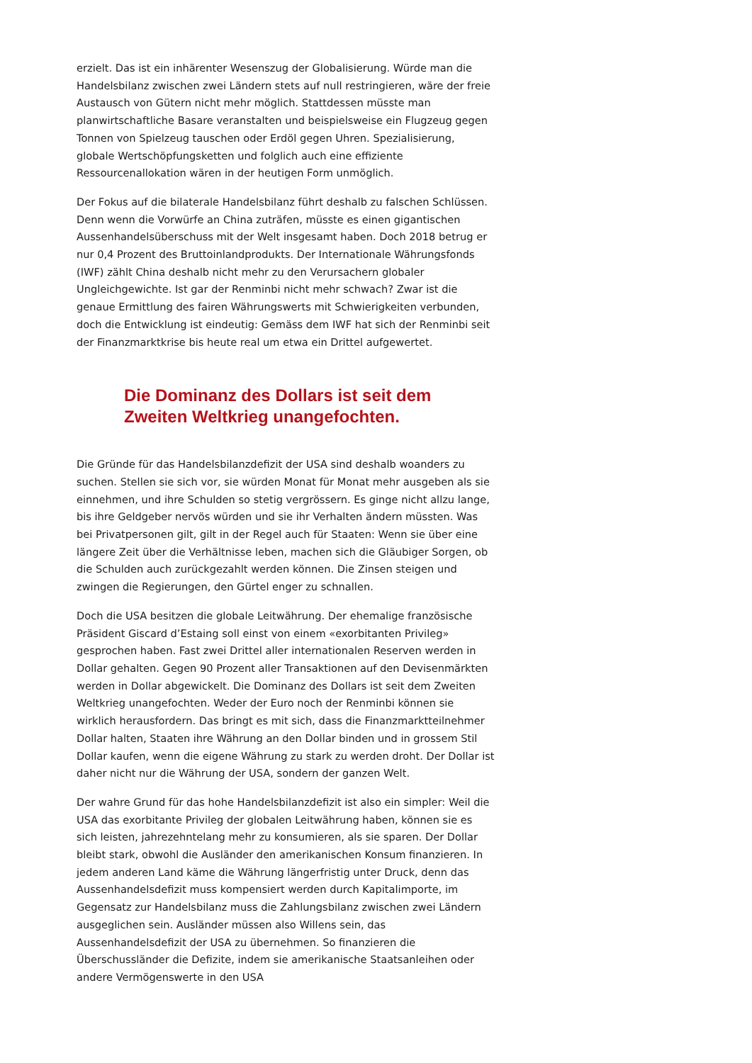erzielt. Das ist ein inhärenter Wesenszug der Globalisierung. Würde man die Handelsbilanz zwischen zwei Ländern stets auf null restringieren, wäre der freie Austausch von Gütern nicht mehr möglich. Stattdessen müsste man planwirtschaftliche Basare veranstalten und beispielsweise ein Flugzeug gegen Tonnen von Spielzeug tauschen oder Erdöl gegen Uhren. Spezialisierung, globale Wertschöpfungsketten und folglich auch eine effiziente Ressourcenallokation wären in der heutigen Form unmöglich.
Der Fokus auf die bilaterale Handelsbilanz führt deshalb zu falschen Schlüssen. Denn wenn die Vorwürfe an China zuträfen, müsste es einen gigantischen Aussenhandelsüberschuss mit der Welt insgesamt haben. Doch 2018 betrug er nur 0,4 Prozent des Bruttoinlandprodukts. Der Internationale Währungsfonds (IWF) zählt China deshalb nicht mehr zu den Verursachern globaler Ungleichgewichte. Ist gar der Renminbi nicht mehr schwach? Zwar ist die genaue Ermittlung des fairen Währungswerts mit Schwierigkeiten verbunden, doch die Entwicklung ist eindeutig: Gemäss dem IWF hat sich der Renminbi seit der Finanzmarktkrise bis heute real um etwa ein Drittel aufgewertet.
Die Dominanz des Dollars ist seit dem
Zweiten Weltkrieg unangefochten.
Die Gründe für das Handelsbilanzdefizit der USA sind deshalb woanders zu suchen. Stellen sie sich vor, sie würden Monat für Monat mehr ausgeben als sie einnehmen, und ihre Schulden so stetig vergrössern. Es ginge nicht allzu lange, bis ihre Geldgeber nervös würden und sie ihr Verhalten ändern müssten. Was bei Privatpersonen gilt, gilt in der Regel auch für Staaten: Wenn sie über eine längere Zeit über die Verhältnisse leben, machen sich die Gläubiger Sorgen, ob die Schulden auch zurückgezahlt werden können. Die Zinsen steigen und zwingen die Regierungen, den Gürtel enger zu schnallen.
Doch die USA besitzen die globale Leitwährung. Der ehemalige französische Präsident Giscard d’Estaing soll einst von einem «exorbitanten Privileg» gesprochen haben. Fast zwei Drittel aller internationalen Reserven werden in Dollar gehalten. Gegen 90 Prozent aller Transaktionen auf den Devisenmärkten werden in Dollar abgewickelt. Die Dominanz des Dollars ist seit dem Zweiten Weltkrieg unangefochten. Weder der Euro noch der Renminbi können sie wirklich herausfordern. Das bringt es mit sich, dass die Finanzmarktteilnehmer Dollar halten, Staaten ihre Währung an den Dollar binden und in grossem Stil Dollar kaufen, wenn die eigene Währung zu stark zu werden droht. Der Dollar ist daher nicht nur die Währung der USA, sondern der ganzen Welt.
Der wahre Grund für das hohe Handelsbilanzdefizit ist also ein simpler: Weil die USA das exorbitante Privileg der globalen Leitwährung haben, können sie es sich leisten, jahrezehntelang mehr zu konsumieren, als sie sparen. Der Dollar bleibt stark, obwohl die Ausländer den amerikanischen Konsum finanzieren. In jedem anderen Land käme die Währung längerfristig unter Druck, denn das Aussenhandelsdefizit muss kompensiert werden durch Kapitalimporte, im Gegensatz zur Handelsbilanz muss die Zahlungsbilanz zwischen zwei Ländern ausgeglichen sein. Ausländer müssen also Willens sein, das Aussenhandelsdefizit der USA zu übernehmen. So finanzieren die Überschussländer die Defizite, indem sie amerikanische Staatsanleihen oder andere Vermögenswerte in den USA